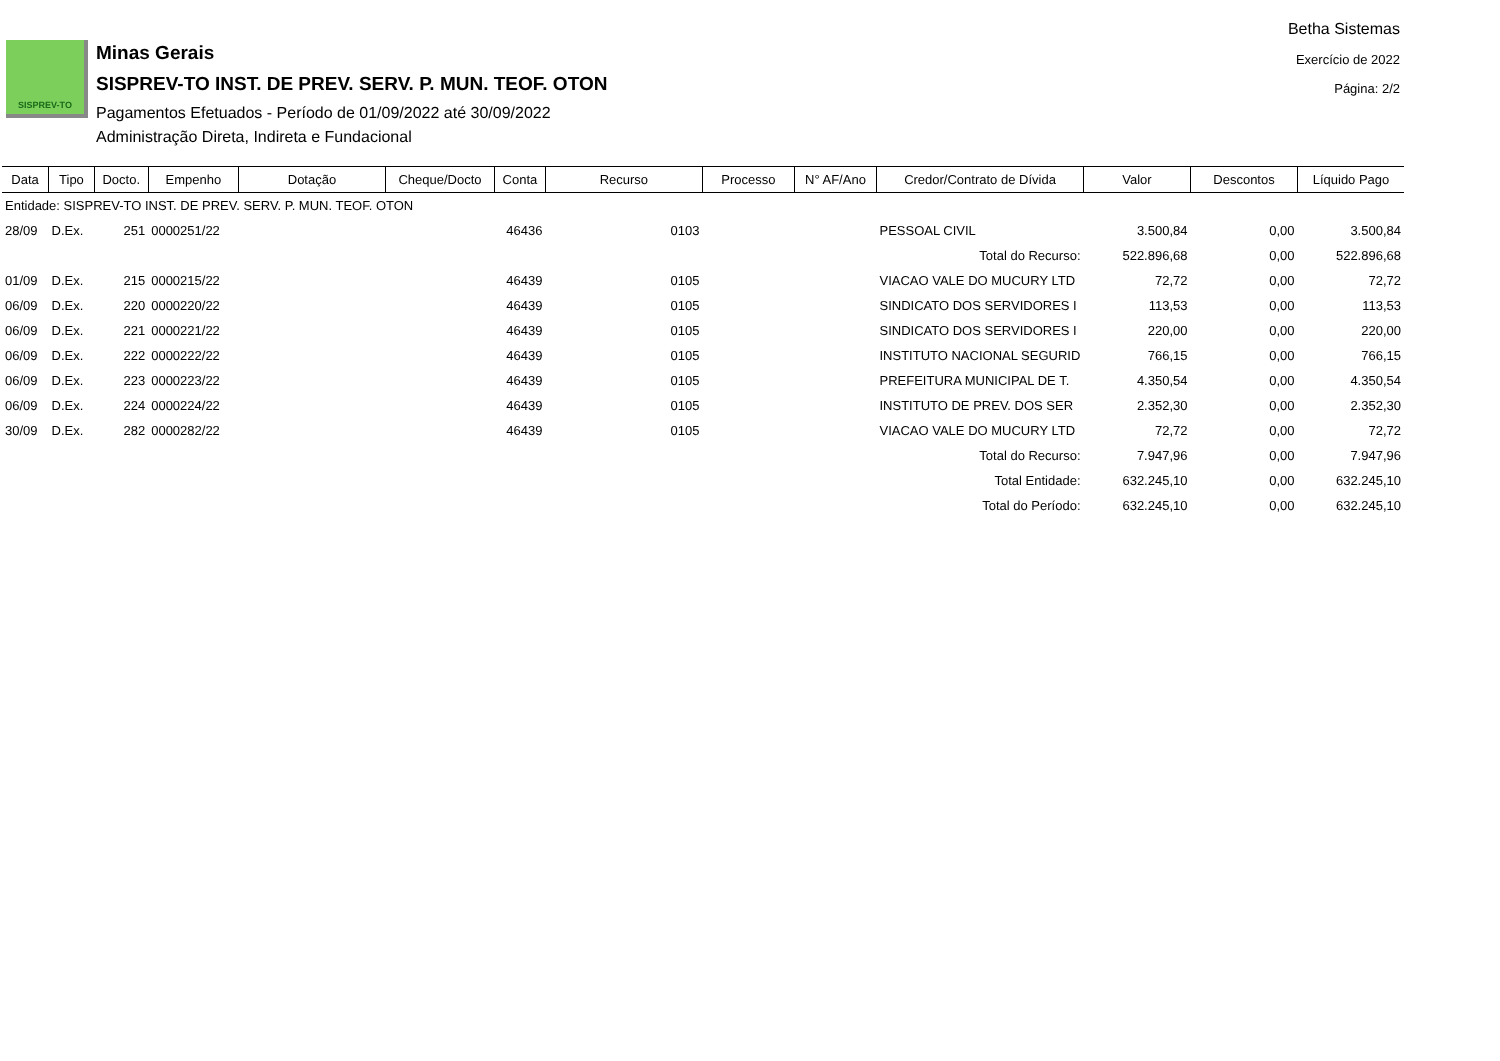SISPREV-TO
Minas Gerais
SISPREV-TO INST. DE PREV. SERV. P. MUN. TEOF. OTON
Pagamentos Efetuados - Período de 01/09/2022 até 30/09/2022
Administração Direta, Indireta e Fundacional
Betha Sistemas
Exercício de 2022
Página: 2/2
| Data | Tipo | Docto. | Empenho | Dotação | Cheque/Docto | Conta | Recurso | Processo | N° AF/Ano | Credor/Contrato de Dívida | Valor | Descontos | Líquido Pago |
| --- | --- | --- | --- | --- | --- | --- | --- | --- | --- | --- | --- | --- | --- |
| Entidade: SISPREV-TO INST. DE PREV. SERV. P. MUN. TEOF. OTON | | | | | | | | | | | | | |
| 28/09 | D.Ex. | 251 | 0000251/22 | | | 46436 | 0103 | | | PESSOAL CIVIL | 3.500,84 | 0,00 | 3.500,84 |
| Total do Recurso: | | | | | | | | | | | 522.896,68 | 0,00 | 522.896,68 |
| 01/09 | D.Ex. | 215 | 0000215/22 | | | 46439 | 0105 | | | VIACAO VALE DO MUCURY LTD | 72,72 | 0,00 | 72,72 |
| 06/09 | D.Ex. | 220 | 0000220/22 | | | 46439 | 0105 | | | SINDICATO DOS SERVIDORES I | 113,53 | 0,00 | 113,53 |
| 06/09 | D.Ex. | 221 | 0000221/22 | | | 46439 | 0105 | | | SINDICATO DOS SERVIDORES I | 220,00 | 0,00 | 220,00 |
| 06/09 | D.Ex. | 222 | 0000222/22 | | | 46439 | 0105 | | | INSTITUTO NACIONAL SEGURID | 766,15 | 0,00 | 766,15 |
| 06/09 | D.Ex. | 223 | 0000223/22 | | | 46439 | 0105 | | | PREFEITURA MUNICIPAL DE T. | 4.350,54 | 0,00 | 4.350,54 |
| 06/09 | D.Ex. | 224 | 0000224/22 | | | 46439 | 0105 | | | INSTITUTO DE PREV. DOS SER | 2.352,30 | 0,00 | 2.352,30 |
| 30/09 | D.Ex. | 282 | 0000282/22 | | | 46439 | 0105 | | | VIACAO VALE DO MUCURY LTD | 72,72 | 0,00 | 72,72 |
| Total do Recurso: | | | | | | | | | | | 7.947,96 | 0,00 | 7.947,96 |
| Total Entidade: | | | | | | | | | | | 632.245,10 | 0,00 | 632.245,10 |
| Total do Período: | | | | | | | | | | | 632.245,10 | 0,00 | 632.245,10 |